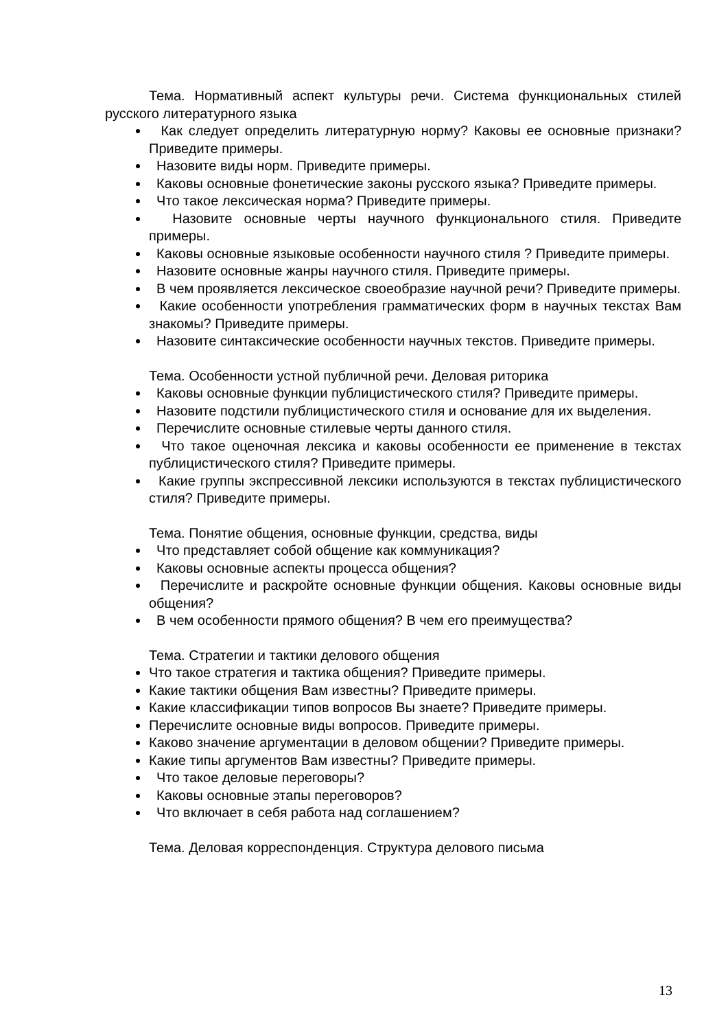Тема. Нормативный аспект культуры речи. Система функциональных стилей русского литературного языка
Как следует определить литературную норму? Каковы ее основные признаки? Приведите примеры.
Назовите виды норм. Приведите примеры.
Каковы основные фонетические законы русского языка? Приведите примеры.
Что такое лексическая норма? Приведите примеры.
Назовите основные черты научного функционального стиля. Приведите примеры.
Каковы основные языковые особенности научного стиля ? Приведите примеры.
Назовите основные жанры научного стиля. Приведите примеры.
В чем проявляется лексическое своеобразие научной речи? Приведите примеры.
Какие особенности употребления грамматических форм в научных текстах Вам знакомы? Приведите примеры.
Назовите синтаксические особенности научных текстов. Приведите примеры.
Тема. Особенности устной публичной речи. Деловая риторика
Каковы основные функции публицистического стиля? Приведите примеры.
Назовите подстили публицистического стиля и основание для их выделения.
Перечислите основные стилевые черты данного стиля.
Что такое оценочная лексика и каковы особенности ее применение в текстах публицистического стиля? Приведите примеры.
Какие группы экспрессивной лексики используются в текстах публицистического стиля? Приведите примеры.
Тема. Понятие общения, основные функции, средства, виды
Что представляет собой общение как коммуникация?
Каковы основные аспекты процесса общения?
Перечислите и раскройте основные функции общения. Каковы основные виды общения?
В чем особенности прямого общения? В чем его преимущества?
Тема. Стратегии и тактики делового общения
Что такое стратегия и тактика общения? Приведите примеры.
Какие тактики общения Вам известны? Приведите примеры.
Какие классификации типов вопросов Вы знаете? Приведите примеры.
Перечислите основные виды вопросов. Приведите примеры.
Каково значение аргументации в деловом общении? Приведите примеры.
Какие типы аргументов Вам известны? Приведите примеры.
Что такое деловые переговоры?
Каковы основные этапы переговоров?
Что включает в себя работа над соглашением?
Тема. Деловая корреспонденция. Структура делового письма
13